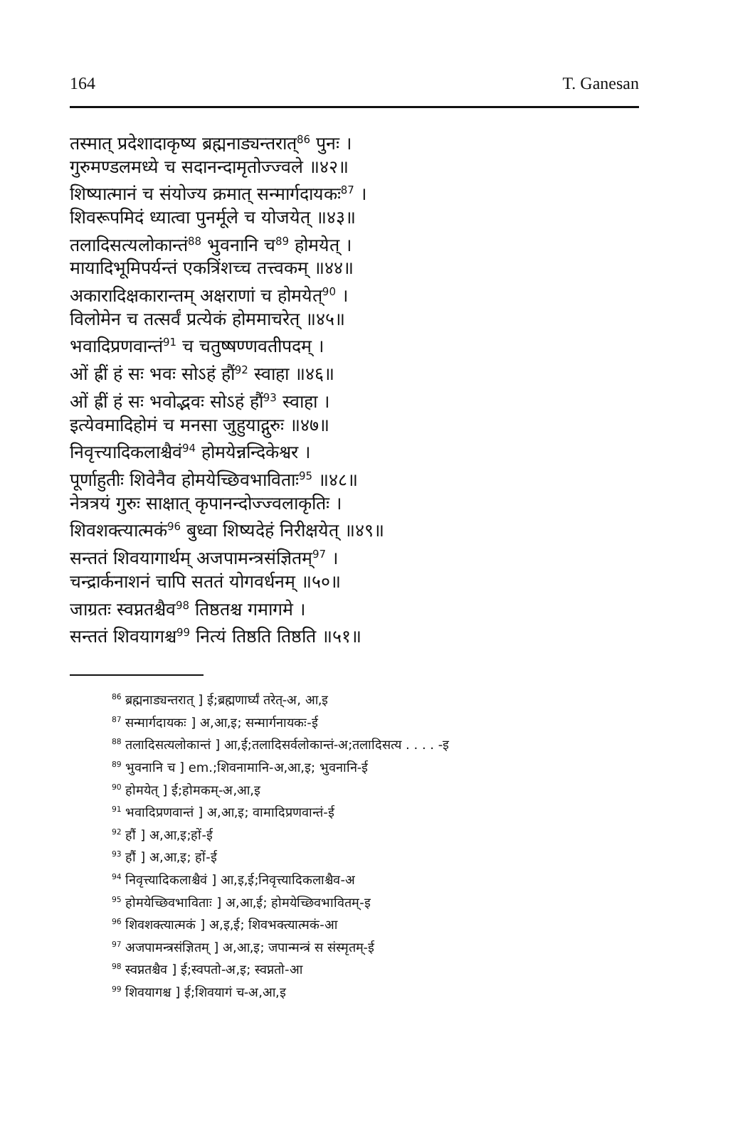164 T. Ganesan
तस्मात् प्रदेशादाकृष्य ब्रह्मनाड्यन्तरात्<sup>86</sup> पुनः ।
गुरुमण्डलमध्ये च सदानन्दामृतोज्ज्वले ॥४२॥
शिष्यात्मानं च संयोज्य क्रमात् सन्मार्गदायकः<sup>87</sup> ।
शिवरूपमिदं ध्यात्वा पुनर्मूले च योजयेत् ॥४३॥
तलादिसत्यलोकान्तं<sup>88</sup> भुवनानि च<sup>89</sup> होमयेत् ।
मायादिभूमिपर्यन्तं एकत्रिंशच्च तत्त्वकम् ॥४४॥
अकारादिक्षकारान्तम् अक्षराणां च होमयेत्<sup>90</sup> ।
विलोमेन च तत्सर्वं प्रत्येकं होममाचरेत् ॥४५॥
भवादिप्रणवान्तं<sup>91</sup> च चतुष्षण्णवतीपदम् ।
ओं ह्रीं हं सः भवः सोऽहं हौं<sup>92</sup> स्वाहा ॥४६॥
ओं ह्रीं हं सः भवोद्भवः सोऽहं हौं<sup>93</sup> स्वाहा ।
इत्येवमादिहोमं च मनसा जुहुयाद्गुरुः ॥४७॥
निवृत्त्यादिकलाश्चैवं<sup>94</sup> होमयेन्नन्दिकेश्वर ।
पूर्णाहुतीः शिवेनैव होमयेच्छिवभाविताः<sup>95</sup> ॥४८॥
नेत्रत्रयं गुरुः साक्षात् कृपानन्दोज्ज्वलाकृतिः ।
शिवशक्त्यात्मकं<sup>96</sup> बुध्वा शिष्यदेहं निरीक्षयेत् ॥४९॥
सन्ततं शिवयागार्थम् अजपामन्त्रसंज्ञितम्<sup>97</sup> ।
चन्द्रार्कनाशनं चापि सततं योगवर्धनम् ॥५०॥
जाग्रतः स्वप्नतश्चैव<sup>98</sup> तिष्ठतश्च गमागमे ।
सन्ततं शिवयागश्च<sup>99</sup> नित्यं तिष्ठति तिष्ठति ॥५१॥
<sup>86</sup> ब्रह्मनाड्यन्तरात् ] ई;ब्रह्मणार्घ्यं तरेत्-अ, आ,इ
<sup>87</sup> सन्मार्गदायकः ] अ,आ,इ; सन्मार्गनायकः-ई
<sup>88</sup> तलादिसत्यलोकान्तं ] आ,ई;तलादिसर्वलोकान्तं-अ;तलादिसत्य . . . . -इ
<sup>89</sup> भुवनानि च ] em.;शिवनामानि-अ,आ,इ; भुवनानि-ई
<sup>90</sup> होमयेत् ] ई;होमकम्-अ,आ,इ
<sup>91</sup> भवादिप्रणवान्तं ] अ,आ,इ; वामादिप्रणवान्तं-ई
<sup>92</sup> हौं ] अ,आ,इ;हों-ई
<sup>93</sup> हौं ] अ,आ,इ; हों-ई
<sup>94</sup> निवृत्त्यादिकलाश्चैवं ] आ,इ,ई;निवृत्त्यादिकलाश्चैव-अ
<sup>95</sup> होमयेच्छिवभाविताः ] अ,आ,ई; होमयेच्छिवभावितम्-इ
<sup>96</sup> शिवशक्त्यात्मकं ] अ,इ,ई; शिवभक्त्यात्मकं-आ
<sup>97</sup> अजपामन्त्रसंज्ञितम् ] अ,आ,इ; जपान्मन्त्रं स संस्मृतम्-ई
<sup>98</sup> स्वप्नतश्चैव ] ई;स्वपतो-अ,इ; स्वप्नतो-आ
<sup>99</sup> शिवयागश्च ] ई;शिवयागं च-अ,आ,इ